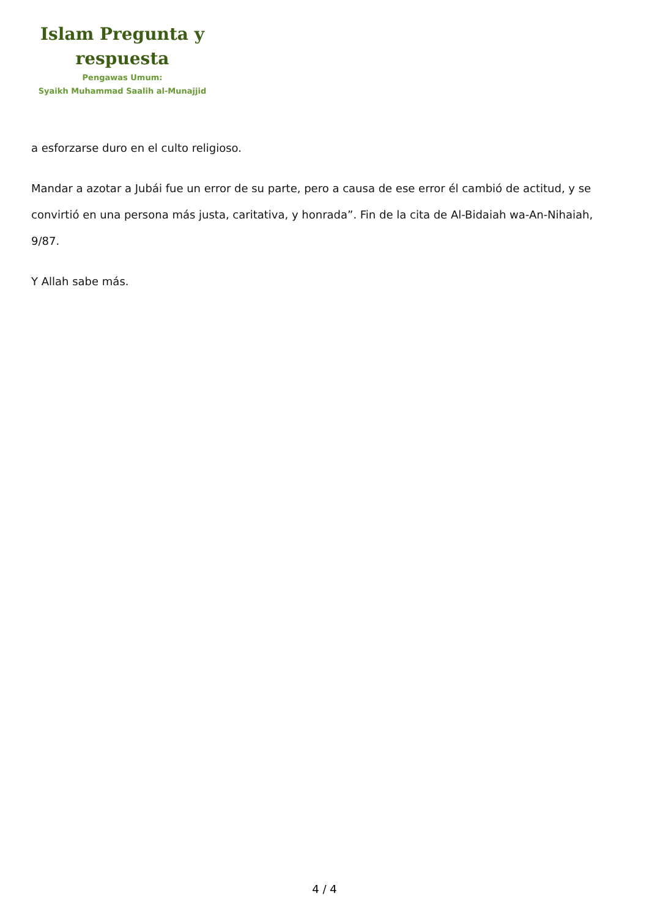Islam Pregunta y
respuesta
Pengawas Umum:
Syaikh Muhammad Saalih al-Munajjid
a esforzarse duro en el culto religioso.
Mandar a azotar a Jubái fue un error de su parte, pero a causa de ese error él cambió de actitud, y se convirtió en una persona más justa, caritativa, y honrada”. Fin de la cita de Al-Bidaiah wa-An-Nihaiah, 9/87.
Y Allah sabe más.
4 / 4